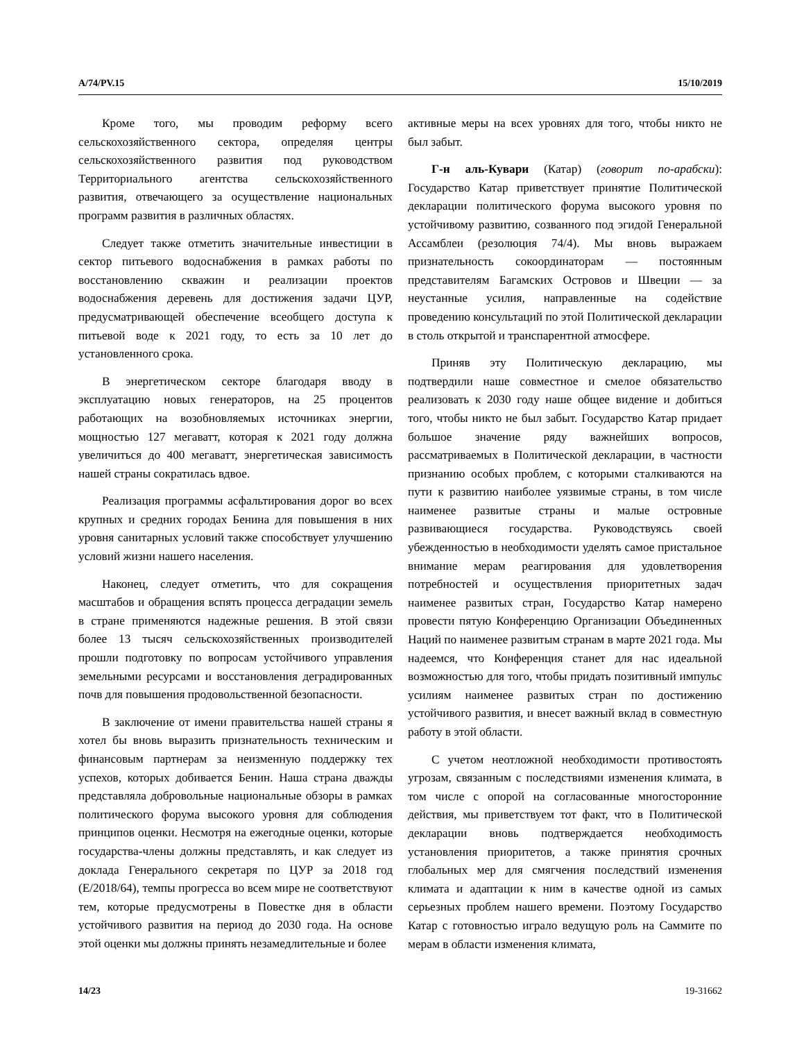A/74/PV.15 15/10/2019
Кроме того, мы проводим реформу всего сельскохозяйственного сектора, определяя центры сельскохозяйственного развития под руководством Территориального агентства сельскохозяйственного развития, отвечающего за осуществление национальных программ развития в различных областях.
Следует также отметить значительные инвестиции в сектор питьевого водоснабжения в рамках работы по восстановлению скважин и реализации проектов водоснабжения деревень для достижения задачи ЦУР, предусматривающей обеспечение всеобщего доступа к питьевой воде к 2021 году, то есть за 10 лет до установленного срока.
В энергетическом секторе благодаря вводу в эксплуатацию новых генераторов, на 25 процентов работающих на возобновляемых источниках энергии, мощностью 127 мегаватт, которая к 2021 году должна увеличиться до 400 мегаватт, энергетическая зависимость нашей страны сократилась вдвое.
Реализация программы асфальтирования дорог во всех крупных и средних городах Бенина для повышения в них уровня санитарных условий также способствует улучшению условий жизни нашего населения.
Наконец, следует отметить, что для сокращения масштабов и обращения вспять процесса деградации земель в стране применяются надежные решения. В этой связи более 13 тысяч сельскохозяйственных производителей прошли подготовку по вопросам устойчивого управления земельными ресурсами и восстановления деградированных почв для повышения продовольственной безопасности.
В заключение от имени правительства нашей страны я хотел бы вновь выразить признательность техническим и финансовым партнерам за неизменную поддержку тех успехов, которых добивается Бенин. Наша страна дважды представляла добровольные национальные обзоры в рамках политического форума высокого уровня для соблюдения принципов оценки. Несмотря на ежегодные оценки, которые государства-члены должны представлять, и как следует из доклада Генерального секретаря по ЦУР за 2018 год (E/2018/64), темпы прогресса во всем мире не соответствуют тем, которые предусмотрены в Повестке дня в области устойчивого развития на период до 2030 года. На основе этой оценки мы должны принять незамедлительные и более
активные меры на всех уровнях для того, чтобы никто не был забыт.
Г-н аль-Кувари (Катар) (говорит по-арабски): Государство Катар приветствует принятие Политической декларации политического форума высокого уровня по устойчивому развитию, созванного под эгидой Генеральной Ассамблеи (резолюция 74/4). Мы вновь выражаем признательность сокоординаторам — постоянным представителям Багамских Островов и Швеции — за неустанные усилия, направленные на содействие проведению консультаций по этой Политической декларации в столь открытой и транспарентной атмосфере.
Приняв эту Политическую декларацию, мы подтвердили наше совместное и смелое обязательство реализовать к 2030 году наше общее видение и добиться того, чтобы никто не был забыт. Государство Катар придает большое значение ряду важнейших вопросов, рассматриваемых в Политической декларации, в частности признанию особых проблем, с которыми сталкиваются на пути к развитию наиболее уязвимые страны, в том числе наименее развитые страны и малые островные развивающиеся государства. Руководствуясь своей убежденностью в необходимости уделять самое пристальное внимание мерам реагирования для удовлетворения потребностей и осуществления приоритетных задач наименее развитых стран, Государство Катар намерено провести пятую Конференцию Организации Объединенных Наций по наименее развитым странам в марте 2021 года. Мы надеемся, что Конференция станет для нас идеальной возможностью для того, чтобы придать позитивный импульс усилиям наименее развитых стран по достижению устойчивого развития, и внесет важный вклад в совместную работу в этой области.
С учетом неотложной необходимости противостоять угрозам, связанным с последствиями изменения климата, в том числе с опорой на согласованные многосторонние действия, мы приветствуем тот факт, что в Политической декларации вновь подтверждается необходимость установления приоритетов, а также принятия срочных глобальных мер для смягчения последствий изменения климата и адаптации к ним в качестве одной из самых серьезных проблем нашего времени. Поэтому Государство Катар с готовностью играло ведущую роль на Саммите по мерам в области изменения климата,
14/23 19-31662